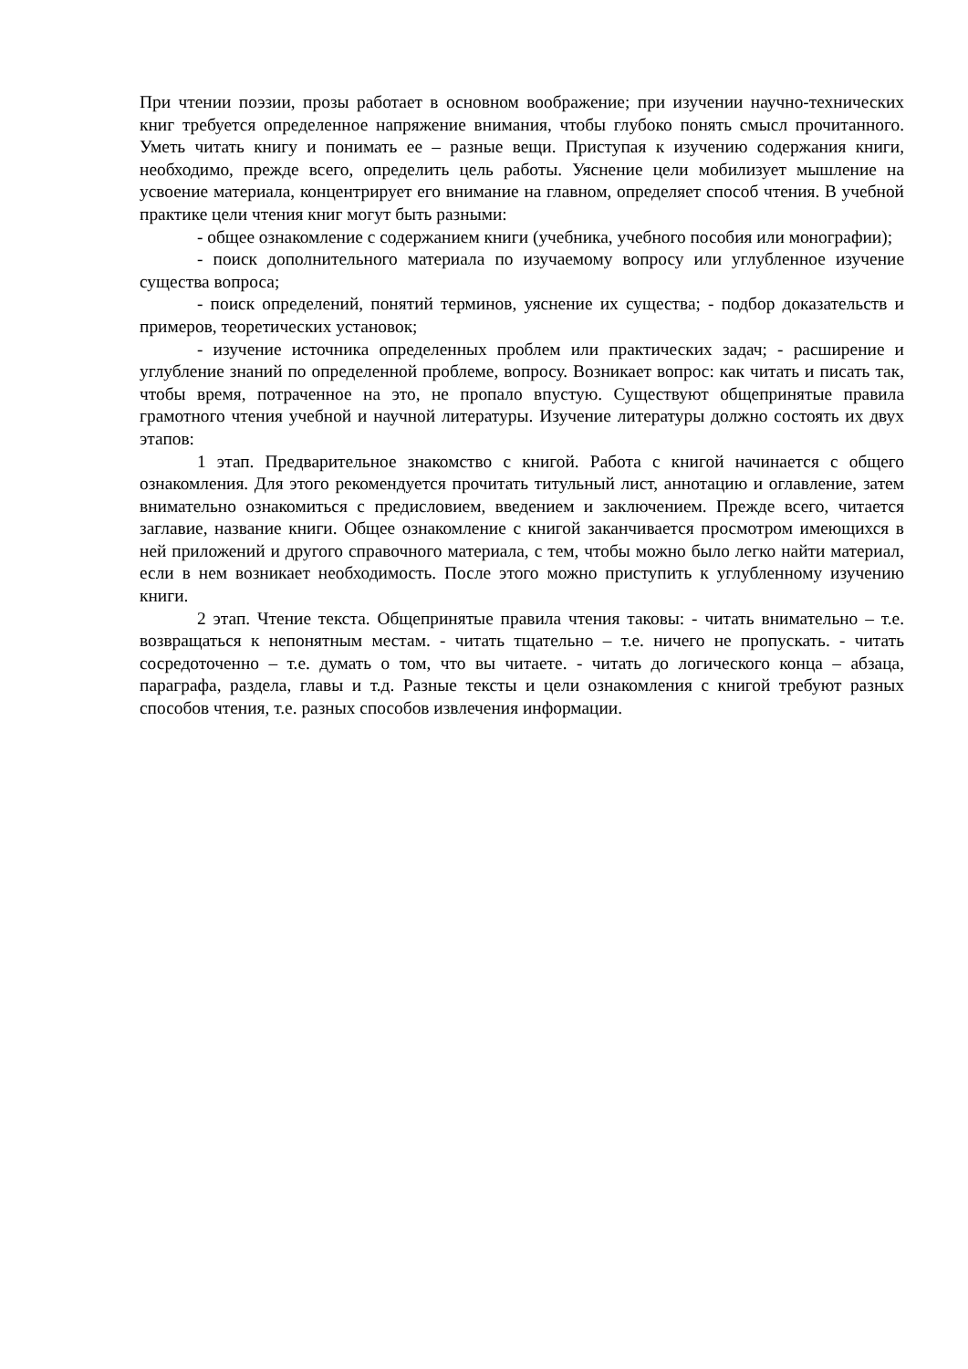При чтении поэзии, прозы работает в основном воображение; при изучении научно-технических книг требуется определенное напряжение внимания, чтобы глубоко понять смысл прочитанного. Уметь читать книгу и понимать ее – разные вещи. Приступая к изучению содержания книги, необходимо, прежде всего, определить цель работы. Уяснение цели мобилизует мышление на усвоение материала, концентрирует его внимание на главном, определяет способ чтения. В учебной практике цели чтения книг могут быть разными:
- общее ознакомление с содержанием книги (учебника, учебного пособия или монографии);
- поиск дополнительного материала по изучаемому вопросу или углубленное изучение существа вопроса;
- поиск определений, понятий терминов, уяснение их существа; - подбор доказательств и примеров, теоретических установок;
- изучение источника определенных проблем или практических задач; - расширение и углубление знаний по определенной проблеме, вопросу. Возникает вопрос: как читать и писать так, чтобы время, потраченное на это, не пропало впустую. Существуют общепринятые правила грамотного чтения учебной и научной литературы. Изучение литературы должно состоять их двух этапов:
1 этап. Предварительное знакомство с книгой. Работа с книгой начинается с общего ознакомления. Для этого рекомендуется прочитать титульный лист, аннотацию и оглавление, затем внимательно ознакомиться с предисловием, введением и заключением. Прежде всего, читается заглавие, название книги. Общее ознакомление с книгой заканчивается просмотром имеющихся в ней приложений и другого справочного материала, с тем, чтобы можно было легко найти материал, если в нем возникает необходимость. После этого можно приступить к углубленному изучению книги.
2 этап. Чтение текста. Общепринятые правила чтения таковы: - читать внимательно – т.е. возвращаться к непонятным местам. - читать тщательно – т.е. ничего не пропускать. - читать сосредоточенно – т.е. думать о том, что вы читаете. - читать до логического конца – абзаца, параграфа, раздела, главы и т.д. Разные тексты и цели ознакомления с книгой требуют разных способов чтения, т.е. разных способов извлечения информации.